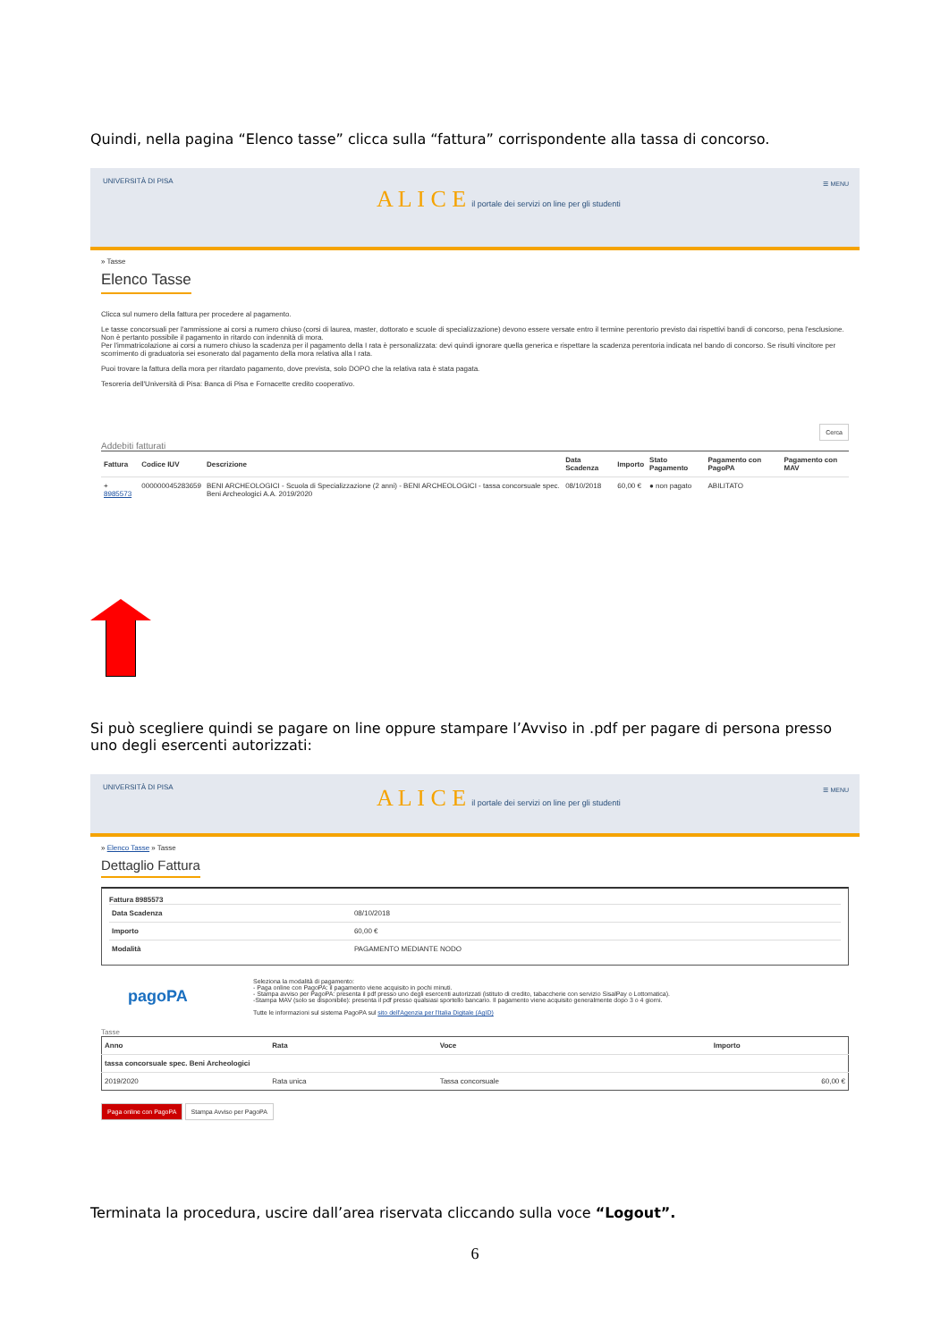Quindi, nella pagina “Elenco tasse” clicca sulla “fattura” corrispondente alla tassa di concorso.
UNIVERSITÀ DI PISA
A L I C E il portale dei servizi on line per gli studenti
☰ MENU
» Tasse
Elenco Tasse
Clicca sul numero della fattura per procedere al pagamento.
Le tasse concorsuali per l'ammissione ai corsi a numero chiuso (corsi di laurea, master, dottorato e scuole di specializzazione) devono essere versate entro il termine perentorio previsto dai rispettivi bandi di concorso, pena l'esclusione. Non è pertanto possibile il pagamento in ritardo con indennità di mora.
Per l'immatricolazione ai corsi a numero chiuso la scadenza per il pagamento della I rata è personalizzata: devi quindi ignorare quella generica e rispettare la scadenza perentoria indicata nel bando di concorso. Se risulti vincitore per scorrimento di graduatoria sei esonerato dal pagamento della mora relativa alla I rata.
Puoi trovare la fattura della mora per ritardato pagamento, dove prevista, solo DOPO che la relativa rata è stata pagata.
Tesoreria dell'Università di Pisa: Banca di Pisa e Fornacette credito cooperativo.
Cerca
Addebiti fatturati
| Fattura | Codice IUV | Descrizione | Data Scadenza | Importo | Stato Pagamento | Pagamento con PagoPA | Pagamento con MAV |
| --- | --- | --- | --- | --- | --- | --- | --- |
| + 8985573 | 000000045283659 | BENI ARCHEOLOGICI - Scuola di Specializzazione (2 anni) - BENI ARCHEOLOGICI - tassa concorsuale spec. Beni Archeologici A.A. 2019/2020 | 08/10/2018 | 60,00 € | ● non pagato | ABILITATO | |
Si può scegliere quindi se pagare on line oppure stampare l’Avviso in .pdf per pagare di persona presso uno degli esercenti autorizzati:
UNIVERSITÀ DI PISA
A L I C E il portale dei servizi on line per gli studenti
☰ MENU
» Elenco Tasse » Tasse
Dettaglio Fattura
Fattura 8985573
| Data Scadenza | 08/10/2018 |
| Importo | 60,00 € |
| Modalità | PAGAMENTO MEDIANTE NODO |
pagoPA
Seleziona la modalità di pagamento:
- Paga online con PagoPA: il pagamento viene acquisito in pochi minuti.
- Stampa avviso per PagoPA: presenta il pdf presso uno degli esercenti autorizzati (istituto di credito, tabaccherie con servizio SisalPay o Lottomatica).
-Stampa MAV (solo se disponibile): presenta il pdf presso qualsiasi sportello bancario. Il pagamento viene acquisito generalmente dopo 3 o 4 giorni.
Tutte le informazioni sul sistema PagoPA sul sito dell'Agenzia per l'Italia Digitale (AgID)
Tasse
| Anno | Rata | Voce | Importo |
| --- | --- | --- | --- |
| tassa concorsuale spec. Beni Archeologici | | | |
| 2019/2020 | Rata unica | Tassa concorsuale | 60,00 € |
Paga online con PagoPA Stampa Avviso per PagoPA
Terminata la procedura, uscire dall’area riservata cliccando sulla voce “Logout”.
6